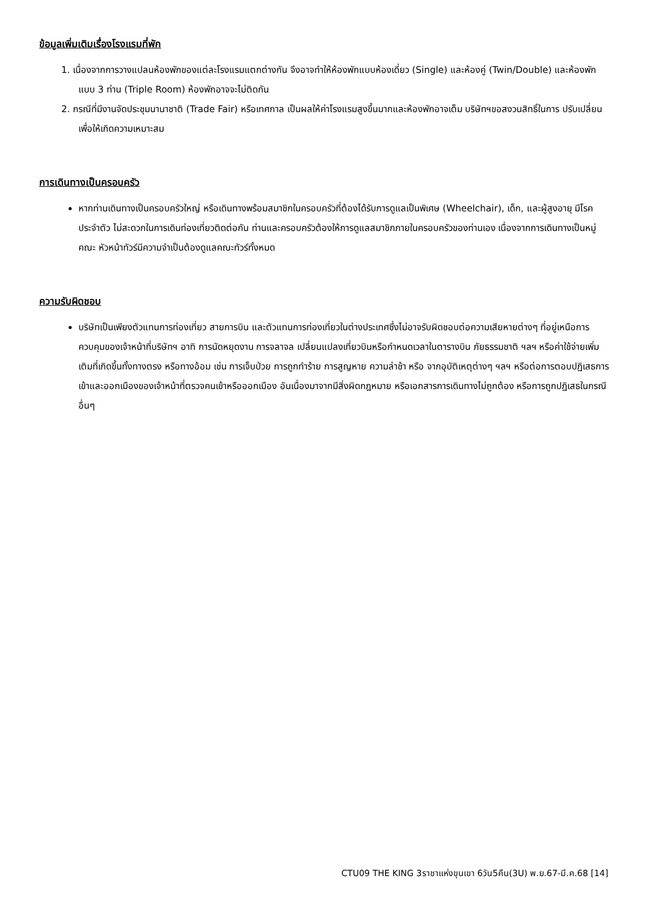ข้อมูลเพิ่มเติมเรื่องโรงแรมที่พัก
1. เนื่องจากการวางแปลนห้องพักของแต่ละโรงแรมแตกต่างกัน จึงอาจทำให้ห้องพักแบบห้องเดี่ยว (Single) และห้องคู่ (Twin/Double) และห้องพักแบบ 3 ท่าน (Triple Room) ห้องพักอาจจะไม่ติดกัน
2. กรณีที่มีงานจัดประชุมนานาชาติ (Trade Fair) หรือเทศกาล เป็นผลให้ค่าโรงแรมสูงขึ้นมากและห้องพักอาจเต็ม บริษัทฯขอสงวนสิทธิ์ในการ ปรับเปลี่ยนเพื่อให้เกิดความเหมาะสม
การเดินทางเป็นครอบครัว
หากท่านเดินทางเป็นครอบครัวใหญ่ หรือเดินทางพร้อมสมาชิกในครอบครัวที่ต้องได้รับการดูแลเป็นพิเศษ (Wheelchair), เด็ก, และผู้สูงอายุ มีโรคประจำตัว ไม่สะดวกในการเดินท่องเที่ยวติดต่อกัน ท่านและครอบครัวต้องให้การดูแลสมาชิกภายในครอบครัวของท่านเอง เนื่องจากการเดินทางเป็นหมู่คณะ หัวหน้าทัวร์มีความจำเป็นต้องดูแลคณะทัวร์ทั้งหมด
ความรับผิดชอบ
บริษัทเป็นเพียงตัวแทนการท่องเที่ยว สายการบิน และตัวแทนการท่องเที่ยวในต่างประเทศซึ่งไม่อาจรับผิดชอบต่อความเสียหายต่างๆ ที่อยู่เหนือการควบคุมของเจ้าหน้าที่บริษัทฯ อาทิ การนัดหยุดงาน การจลาจล เปลี่ยนแปลงเที่ยวบินหรือกำหนดเวลาในตารางบิน ภัยธรรมชาติ ฯลฯ หรือค่าใช้จ่ายเพิ่มเติมที่เกิดขึ้นทั้งทางตรง หรือทางอ้อม เช่น การเจ็บป่วย การถูกทำร้าย การสูญหาย ความล่าช้า หรือ จากอุบัติเหตุต่างๆ ฯลฯ หรือต่อการตอบปฏิเสธการเข้าและออกเมืองของเจ้าหน้าที่ตรวจคนเข้าหรือออกเมือง อันเนื่องมาจากมีสิ่งผิดกฎหมาย หรือเอกสารการเดินทางไม่ถูกต้อง หรือการถูกปฏิเสธในกรณีอื่นๆ
CTU09 THE KING 3ราชาแห่งขุนเขา 6วัน5คืน(3U) พ.ย.67-มี.ค.68 [14]